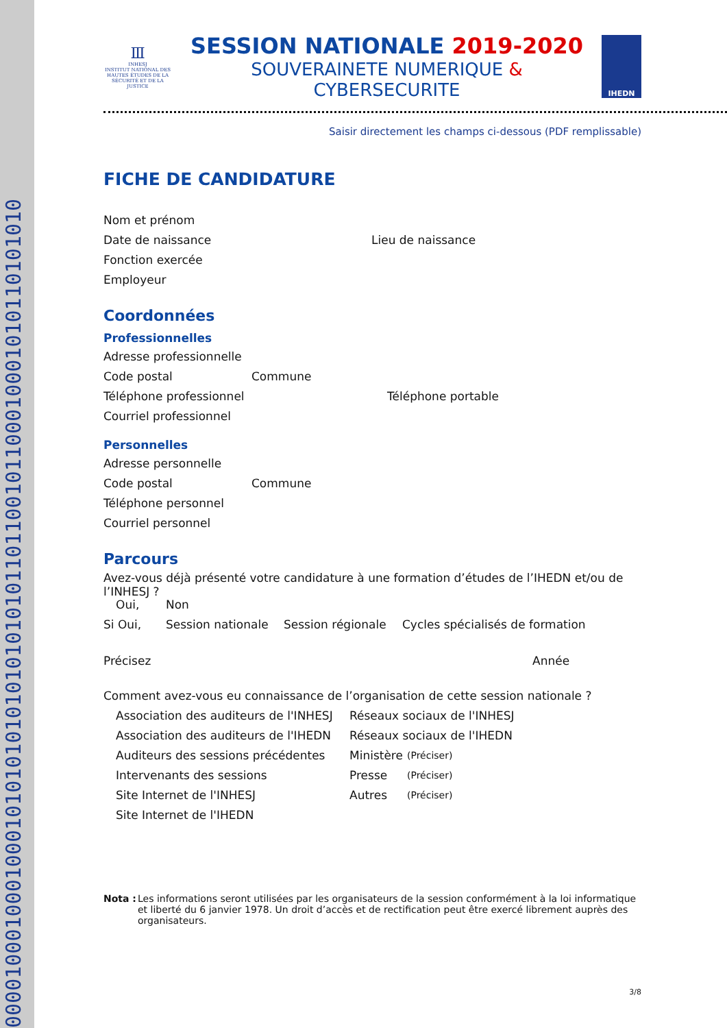0000100010001000101010101010101010101101100101100010001010110101010
Ⅲ
INHESJ
INSTITUT NATIONAL DES HAUTES ÉTUDES DE LA SÉCURITÉ ET DE LA JUSTICE
SESSION NATIONALE 2019-2020
SOUVERAINETE NUMERIQUE & CYBERSECURITE
IHEDN
Saisir directement les champs ci-dessous (PDF remplissable)
FICHE DE CANDIDATURE
Nom et prénom
Date de naissance Lieu de naissance
Fonction exercée
Employeur
Coordonnées
Professionnelles
Adresse professionnelle
Code postal Commune
Téléphone professionnel Téléphone portable
Courriel professionnel
Personnelles
Adresse personnelle
Code postal Commune
Téléphone personnel
Courriel personnel
Parcours
Avez-vous déjà présenté votre candidature à une formation d’études de l’IHEDN et/ou de l’INHESJ ?
Oui, Non
Si Oui, Session nationale Session régionale Cycles spécialisés de formation
Précisez Année
Comment avez-vous eu connaissance de l’organisation de cette session nationale ?
Association des auditeurs de l'INHESJ Réseaux sociaux de l'INHESJ
Association des auditeurs de l'IHEDN Réseaux sociaux de l'IHEDN
Auditeurs des sessions précédentes Ministère (Préciser)
Intervenants des sessions Presse (Préciser)
Site Internet de l'INHESJ Autres (Préciser)
Site Internet de l'IHEDN
Nota :
Les informations seront utilisées par les organisateurs de la session conformément à la loi informatique et liberté du 6 janvier 1978. Un droit d’accès et de rectification peut être exercé librement auprès des organisateurs.
3/8